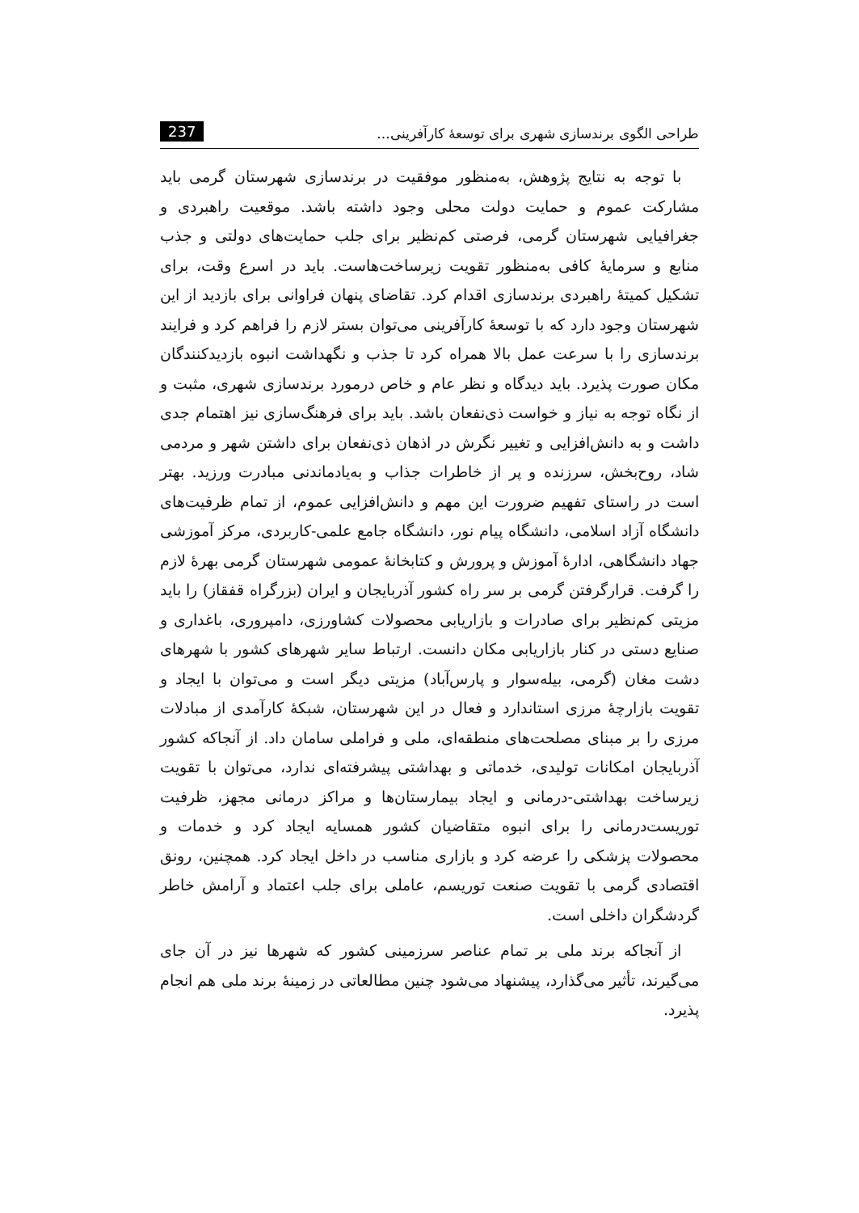طراحی الگوی برندسازی شهری برای توسعهٔ کارآفرینی... 237
با توجه به نتایج پژوهش، به‌منظور موفقیت در برندسازی شهرستان گرمی باید مشارکت عموم و حمایت دولت محلی وجود داشته باشد. موقعیت راهبردی و جغرافیایی شهرستان گرمی، فرصتی کم‌نظیر برای جلب حمایت‌های دولتی و جذب منابع و سرمایهٔ کافی به‌منظور تقویت زیرساخت‌هاست. باید در اسرع وقت، برای تشکیل کمیتهٔ راهبردی برندسازی اقدام کرد. تقاضای پنهان فراوانی برای بازدید از این شهرستان وجود دارد که با توسعهٔ کارآفرینی می‌توان بستر لازم را فراهم کرد و فرایند برندسازی را با سرعت عمل بالا همراه کرد تا جذب و نگهداشت انبوه بازدیدکنندگان مکان صورت پذیرد. باید دیدگاه و نظر عام و خاص درمورد برندسازی شهری، مثبت و از نگاه توجه به نیاز و خواست ذی‌نفعان باشد. باید برای فرهنگ‌سازی نیز اهتمام جدی داشت و به دانش‌افزایی و تغییر نگرش در اذهان ذی‌نفعان برای داشتن شهر و مردمی شاد، روح‌بخش، سرزنده و پر از خاطرات جذاب و به‌یادماندنی مبادرت ورزید. بهتر است در راستای تفهیم ضرورت این مهم و دانش‌افزایی عموم، از تمام ظرفیت‌های دانشگاه آزاد اسلامی، دانشگاه پیام نور، دانشگاه جامع علمی-کاربردی، مرکز آموزشی جهاد دانشگاهی، ادارهٔ آموزش و پرورش و کتابخانهٔ عمومی شهرستان گرمی بهرهٔ لازم را گرفت. قرارگرفتن گرمی بر سر راه کشور آذربایجان و ایران (بزرگراه قفقاز) را باید مزیتی کم‌نظیر برای صادرات و بازاریابی محصولات کشاورزی، دامپروری، باغداری و صنایع دستی در کنار بازاریابی مکان دانست. ارتباط سایر شهرهای کشور با شهرهای دشت مغان (گرمی، بیله‌سوار و پارس‌آباد) مزیتی دیگر است و می‌توان با ایجاد و تقویت بازارچهٔ مرزی استاندارد و فعال در این شهرستان، شبکهٔ کارآمدی از مبادلات مرزی را بر مبنای مصلحت‌های منطقه‌ای، ملی و فراملی سامان داد. از آنجاکه کشور آذربایجان امکانات تولیدی، خدماتی و بهداشتی پیشرفته‌ای ندارد، می‌توان با تقویت زیرساخت بهداشتی-درمانی و ایجاد بیمارستان‌ها و مراکز درمانی مجهز، ظرفیت توریست‌درمانی را برای انبوه متقاضیان کشور همسایه ایجاد کرد و خدمات و محصولات پزشکی را عرضه کرد و بازاری مناسب در داخل ایجاد کرد. همچنین، رونق اقتصادی گرمی با تقویت صنعت توریسم، عاملی برای جلب اعتماد و آرامش خاطر گردشگران داخلی است.
از آنجاکه برند ملی بر تمام عناصر سرزمینی کشور که شهرها نیز در آن جای می‌گیرند، تأثیر می‌گذارد، پیشنهاد می‌شود چنین مطالعاتی در زمینهٔ برند ملی هم انجام پذیرد.